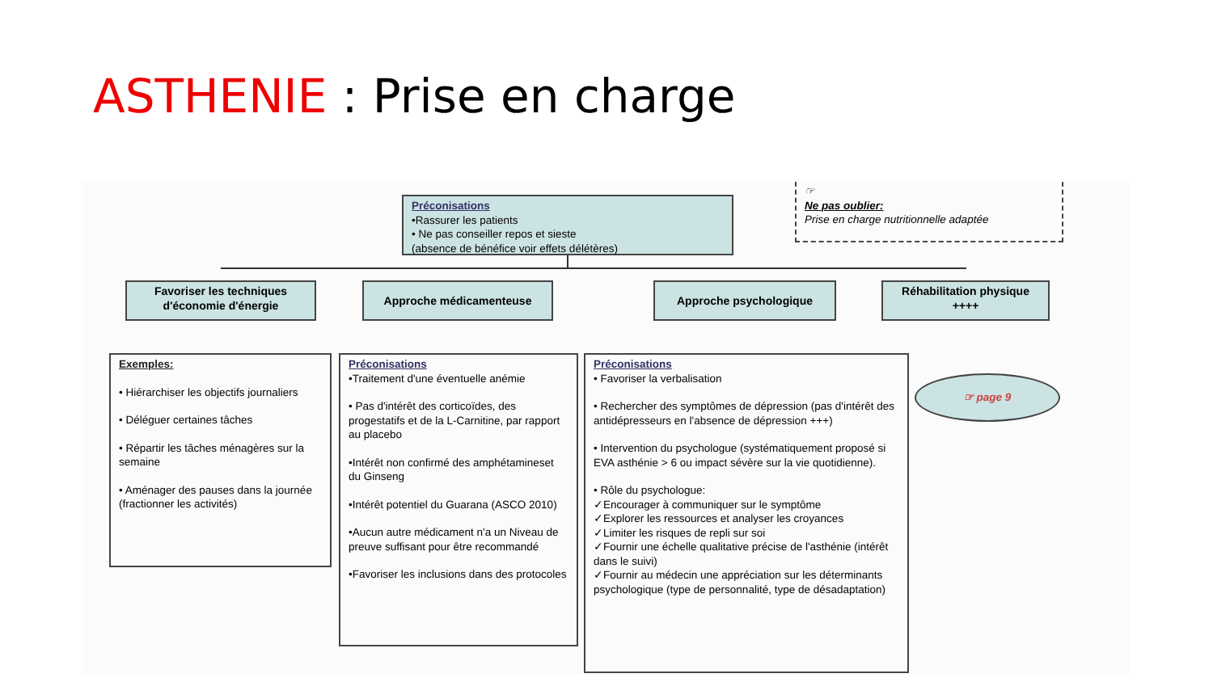ASTHENIE : Prise en charge
Préconisations
•Rassurer les patients
• Ne pas conseiller repos et sieste
(absence de bénéfice voir effets délétères)
☞
Ne pas oublier:
Prise en charge nutritionnelle adaptée
Favoriser les techniques d'économie d'énergie
Approche médicamenteuse Approche psychologique
Réhabilitation physique ++++
Exemples:
• Hiérarchiser les objectifs journaliers
• Déléguer certaines tâches
• Répartir les tâches ménagères sur la semaine
• Aménager des pauses dans la journée (fractionner les activités)
Préconisations
•Traitement d'une éventuelle anémie
• Pas d'intérêt des corticoïdes, des progestatifs et de la L-Carnitine, par rapport au placebo
•Intérêt non confirmé des amphétamineset du Ginseng
•Intérêt potentiel du Guarana (ASCO 2010)
•Aucun autre médicament n'a un Niveau de preuve suffisant pour être recommandé
•Favoriser les inclusions dans des protocoles
Préconisations
• Favoriser la verbalisation
• Rechercher des symptômes de dépression (pas d'intérêt des antidépresseurs en l'absence de dépression +++)
• Intervention du psychologue (systématiquement proposé si EVA asthénie > 6 ou impact sévère sur la vie quotidienne).
• Rôle du psychologue:
✓Encourager à communiquer sur le symptôme
✓Explorer les ressources et analyser les croyances
✓Limiter les risques de repli sur soi
✓Fournir une échelle qualitative précise de l'asthénie (intérêt dans le suivi)
✓Fournir au médecin une appréciation sur les déterminants psychologique (type de personnalité, type de désadaptation)
☞ page 9